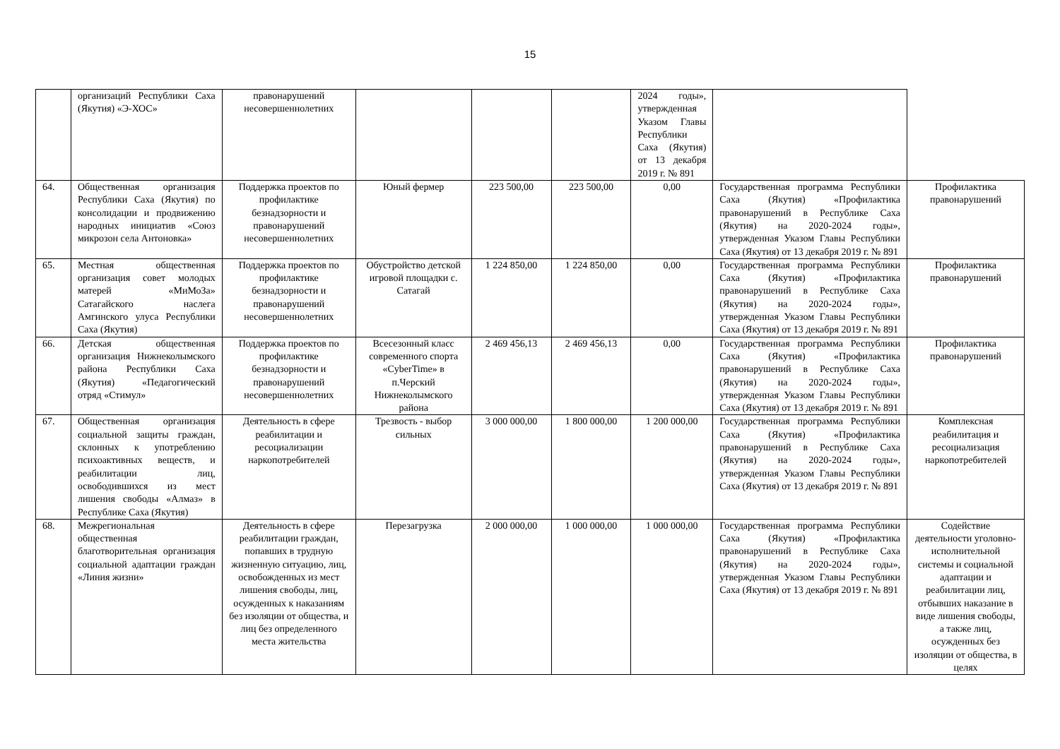15
| | организаций Республики Саха (Якутия) «Э-ХОС» | правонарушений несовершеннолетних | | | | 2024 годы», утвержденная Указом Главы Республики Саха (Якутия) от 13 декабря 2019 г. № 891 | | |
| 64. | Общественная организация Республики Саха (Якутия) по консолидации и продвижению народных инициатив «Союз микрозон села Антоновка» | Поддержка проектов по профилактике безнадзорности и правонарушений несовершеннолетних | Юный фермер | 223 500,00 | 223 500,00 | 0,00 | Государственная программа Республики Саха (Якутия) «Профилактика правонарушений в Республике Саха (Якутия) на 2020-2024 годы», утвержденная Указом Главы Республики Саха (Якутия) от 13 декабря 2019 г. № 891 | Профилактика правонарушений |
| 65. | Местная общественная организация совет молодых матерей «МиМоЗа» Сатагайского наслега Амгинского улуса Республики Саха (Якутия) | Поддержка проектов по профилактике безнадзорности и правонарушений несовершеннолетних | Обустройство детской игровой площадки с. Сатагай | 1 224 850,00 | 1 224 850,00 | 0,00 | Государственная программа Республики Саха (Якутия) «Профилактика правонарушений в Республике Саха (Якутия) на 2020-2024 годы», утвержденная Указом Главы Республики Саха (Якутия) от 13 декабря 2019 г. № 891 | Профилактика правонарушений |
| 66. | Детская общественная организация Нижнеколымского района Республики Саха (Якутия) «Педагогический отряд «Стимул» | Поддержка проектов по профилактике безнадзорности и правонарушений несовершеннолетних | Всесезонный класс современного спорта «CyberTime» в п.Черский Нижнеколымского района | 2 469 456,13 | 2 469 456,13 | 0,00 | Государственная программа Республики Саха (Якутия) «Профилактика правонарушений в Республике Саха (Якутия) на 2020-2024 годы», утвержденная Указом Главы Республики Саха (Якутия) от 13 декабря 2019 г. № 891 | Профилактика правонарушений |
| 67. | Общественная организация социальной защиты граждан, склонных к употреблению психоактивных веществ, и реабилитации лиц, освободившихся из мест лишения свободы «Алмаз» в Республике Саха (Якутия) | Деятельность в сфере реабилитации и ресоциализации наркопотребителей | Трезвость - выбор сильных | 3 000 000,00 | 1 800 000,00 | 1 200 000,00 | Государственная программа Республики Саха (Якутия) «Профилактика правонарушений в Республике Саха (Якутия) на 2020-2024 годы», утвержденная Указом Главы Республики Саха (Якутия) от 13 декабря 2019 г. № 891 | Комплексная реабилитация и ресоциализация наркопотребителей |
| 68. | Межрегиональная общественная благотворительная организация социальной адаптации граждан «Линия жизни» | Деятельность в сфере реабилитации граждан, попавших в трудную жизненную ситуацию, лиц, освобожденных из мест лишения свободы, лиц, осужденных к наказаниям без изоляции от общества, и лиц без определенного места жительства | Перезагрузка | 2 000 000,00 | 1 000 000,00 | 1 000 000,00 | Государственная программа Республики Саха (Якутия) «Профилактика правонарушений в Республике Саха (Якутия) на 2020-2024 годы», утвержденная Указом Главы Республики Саха (Якутия) от 13 декабря 2019 г. № 891 | Содействие деятельности уголовно-исполнительной системы и социальной адаптации и реабилитации лиц, отбывших наказание в виде лишения свободы, а также лиц, осужденных без изоляции от общества, в целях |